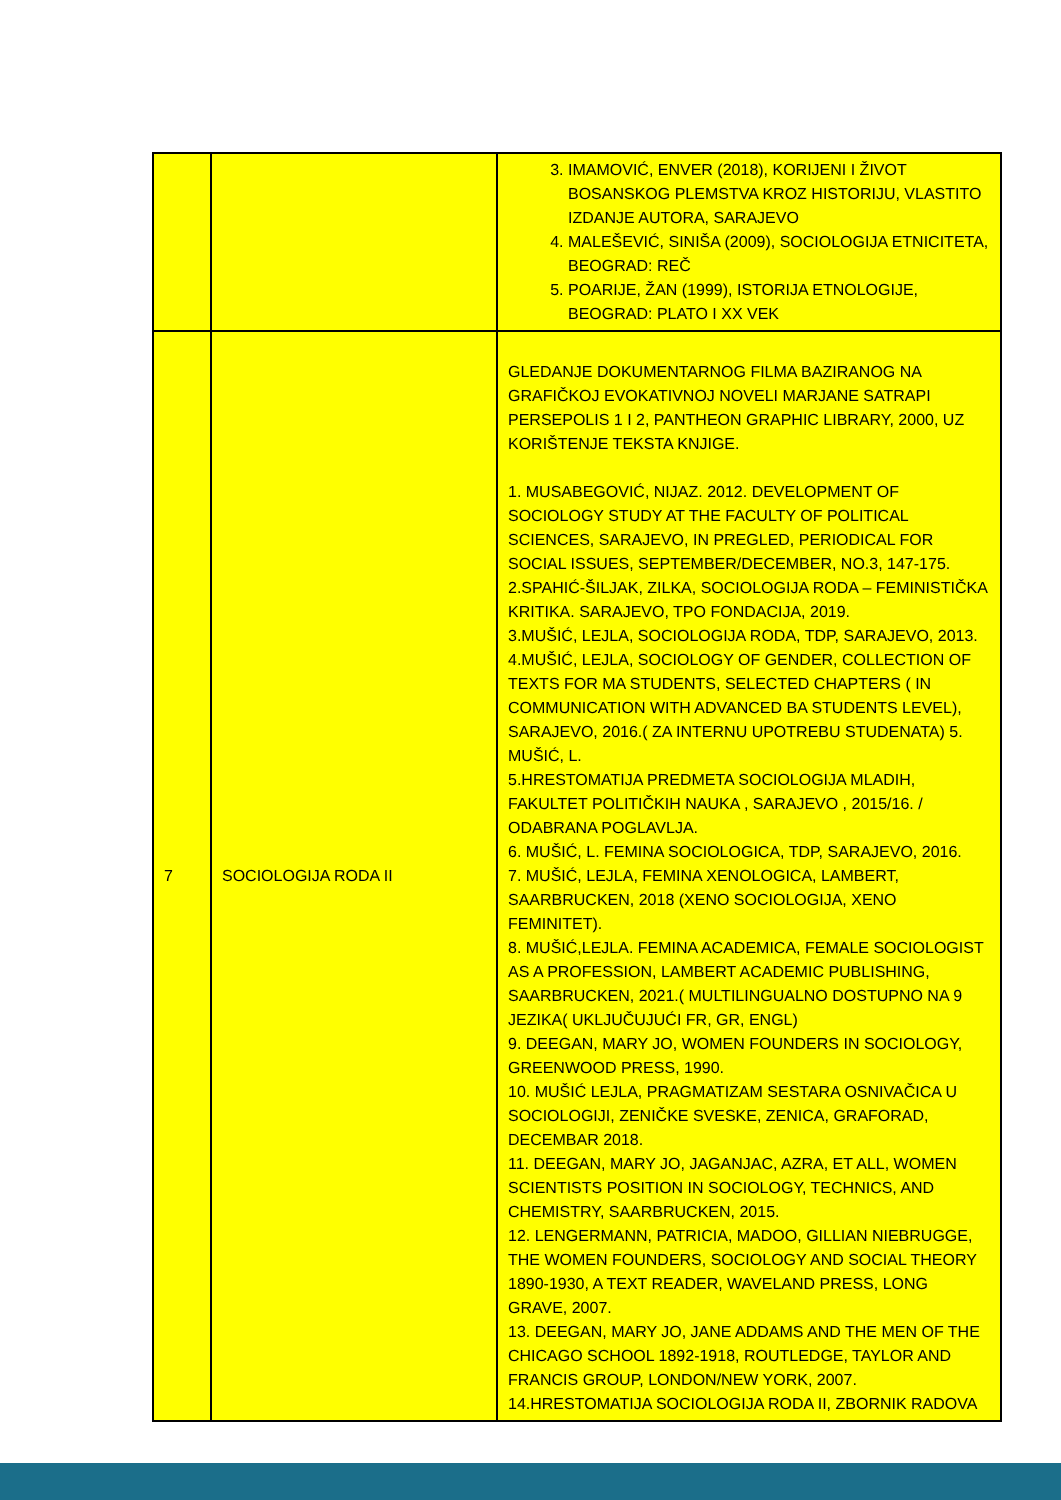| | | 3. IMAMOVIĆ, ENVER (2018), KORIJENI I ŽIVOT BOSANSKOG PLEMSTVA KROZ HISTORIJU, VLASTITO IZDANJE AUTORA, SARAJEVO 4. MALEŠEVIĆ, SINIŠA (2009), SOCIOLOGIJA ETNICITETA, BEOGRAD: REČ 5. POARIJE, ŽAN (1999), ISTORIJA ETNOLOGIJE, BEOGRAD: PLATO I XX VEK |
| 7 | SOCIOLOGIJA RODA II | GLEDANJE DOKUMENTARNOG FILMA BAZIRANOG NA GRAFIČKOJ EVOKATIVNOJ NOVELI MARJANE SATRAPI PERSEPOLIS 1 I 2, PANTHEON GRAPHIC LIBRARY, 2000, UZ KORIŠTENJE TEKSTA KNJIGE. 1. MUSABEGOVIĆ, NIJAZ. 2012. DEVELOPMENT OF SOCIOLOGY STUDY AT THE FACULTY OF POLITICAL SCIENCES, SARAJEVO, IN PREGLED, PERIODICAL FOR SOCIAL ISSUES, SEPTEMBER/DECEMBER, NO.3, 147-175. 2.SPAHIĆ-ŠILJAK, ZILKA, SOCIOLOGIJA RODA – FEMINISTIČKA KRITIKA. SARAJEVO, TPO FONDACIJA, 2019. 3.MUŠIĆ, LEJLA, SOCIOLOGIJA RODA, TDP, SARAJEVO, 2013. 4.MUŠIĆ, LEJLA, SOCIOLOGY OF GENDER, COLLECTION OF TEXTS FOR MA STUDENTS, SELECTED CHAPTERS ( IN COMMUNICATION WITH ADVANCED BA STUDENTS LEVEL), SARAJEVO, 2016.( ZA INTERNU UPOTREBU STUDENATA) 5. MUŠIĆ, L. 5.HRESTOMATIJA PREDMETA SOCIOLOGIJA MLADIH, FAKULTET POLITIČKIH NAUKA , SARAJEVO , 2015/16. / ODABRANA POGLAVLJA. 6. MUŠIĆ, L. FEMINA SOCIOLOGICA, TDP, SARAJEVO, 2016. 7. MUŠIĆ, LEJLA, FEMINA XENOLOGICA, LAMBERT, SAARBRUCKEN, 2018 (XENO SOCIOLOGIJA, XENO FEMINITET). 8. MUŠIĆ,LEJLA. FEMINA ACADEMICA, FEMALE SOCIOLOGIST AS A PROFESSION, LAMBERT ACADEMIC PUBLISHING, SAARBRUCKEN, 2021.( MULTILINGUALNO DOSTUPNO NA 9 JEZIKA( UKLJUČUJUĆI FR, GR, ENGL) 9. DEEGAN, MARY JO, WOMEN FOUNDERS IN SOCIOLOGY, GREENWOOD PRESS, 1990. 10. MUŠIĆ LEJLA, PRAGMATIZAM SESTARA OSNIVAČICA U SOCIOLOGIJI, ZENIČKE SVESKE, ZENICA, GRAFORAD, DECEMBAR 2018. 11. DEEGAN, MARY JO, JAGANJAC, AZRA, ET ALL, WOMEN SCIENTISTS POSITION IN SOCIOLOGY, TECHNICS, AND CHEMISTRY, SAARBRUCKEN, 2015. 12. LENGERMANN, PATRICIA, MADOO, GILLIAN NIEBRUGGE, THE WOMEN FOUNDERS, SOCIOLOGY AND SOCIAL THEORY 1890-1930, A TEXT READER, WAVELAND PRESS, LONG GRAVE, 2007. 13. DEEGAN, MARY JO, JANE ADDAMS AND THE MEN OF THE CHICAGO SCHOOL 1892-1918, ROUTLEDGE, TAYLOR AND FRANCIS GROUP, LONDON/NEW YORK, 2007. 14.HRESTOMATIJA SOCIOLOGIJA RODA II, ZBORNIK RADOVA |